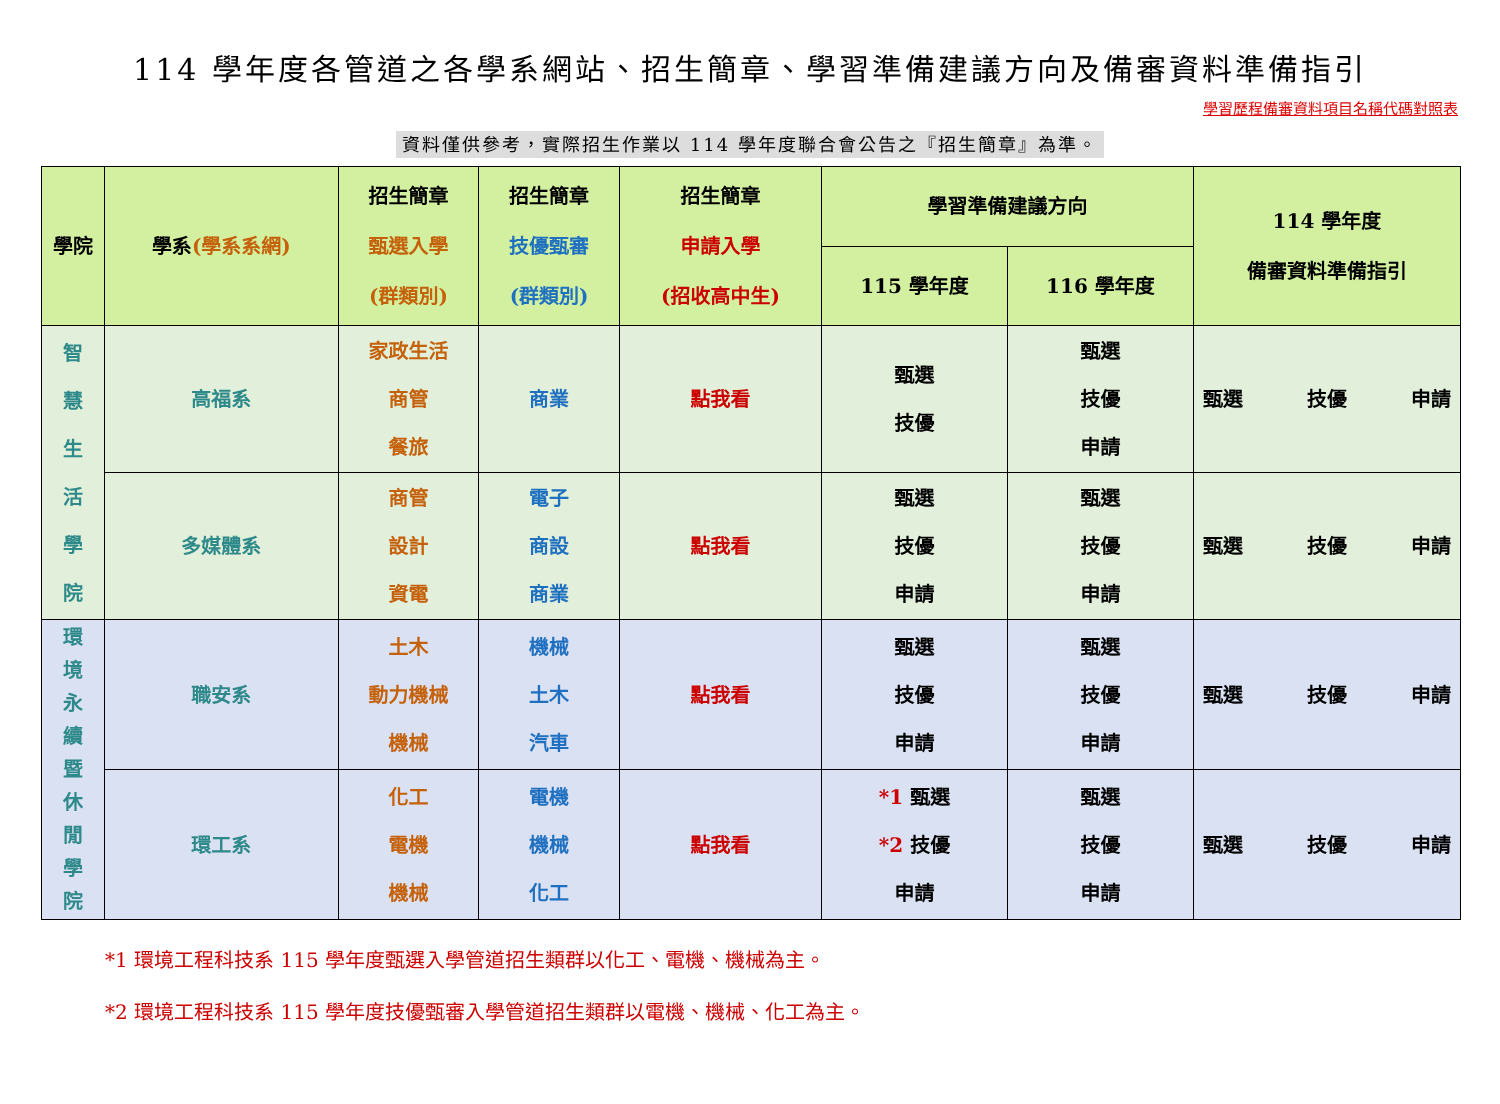114 學年度各管道之各學系網站、招生簡章、學習準備建議方向及備審資料準備指引
學習歷程備審資料項目名稱代碼對照表
資料僅供參考，實際招生作業以 114 學年度聯合會公告之『招生簡章』為準。
| 學院 | 學系 (學系系網) | 招生簡章 甄選入學 (群類別) | 招生簡章 技優甄審 (群類別) | 招生簡章 申請入學 (招收高中生) | 學習準備建議方向 | | 114 學年度 備審資料準備指引 |
| --- | --- | --- | --- | --- | --- | --- | --- |
| | | | | | 115 學年度 | 116 學年度 | |
| 智 慧 生 活 學 院 | 高福系 | 家政生活 商管 餐旅 | 商業 | 點我看 | 甄選 技優 | 甄選 技優 申請 | 甄選 技優 申請 |
| | 多媒體系 | 商管 設計 資電 | 電子 商設 商業 | 點我看 | 甄選 技優 申請 | 甄選 技優 申請 | 甄選 技優 申請 |
| 環 境 永 續 暨 休 閒 學 院 | 職安系 | 土木 動力機械 機械 | 機械 土木 汽車 | 點我看 | 甄選 技優 申請 | 甄選 技優 申請 | 甄選 技優 申請 |
| | 環工系 | 化工 電機 機械 | 電機 機械 化工 | 點我看 | *1 甄選 *2 技優 申請 | 甄選 技優 申請 | 甄選 技優 申請 |
*1 環境工程科技系 115 學年度甄選入學管道招生類群以化工、電機、機械為主。
*2 環境工程科技系 115 學年度技優甄審入學管道招生類群以電機、機械、化工為主。